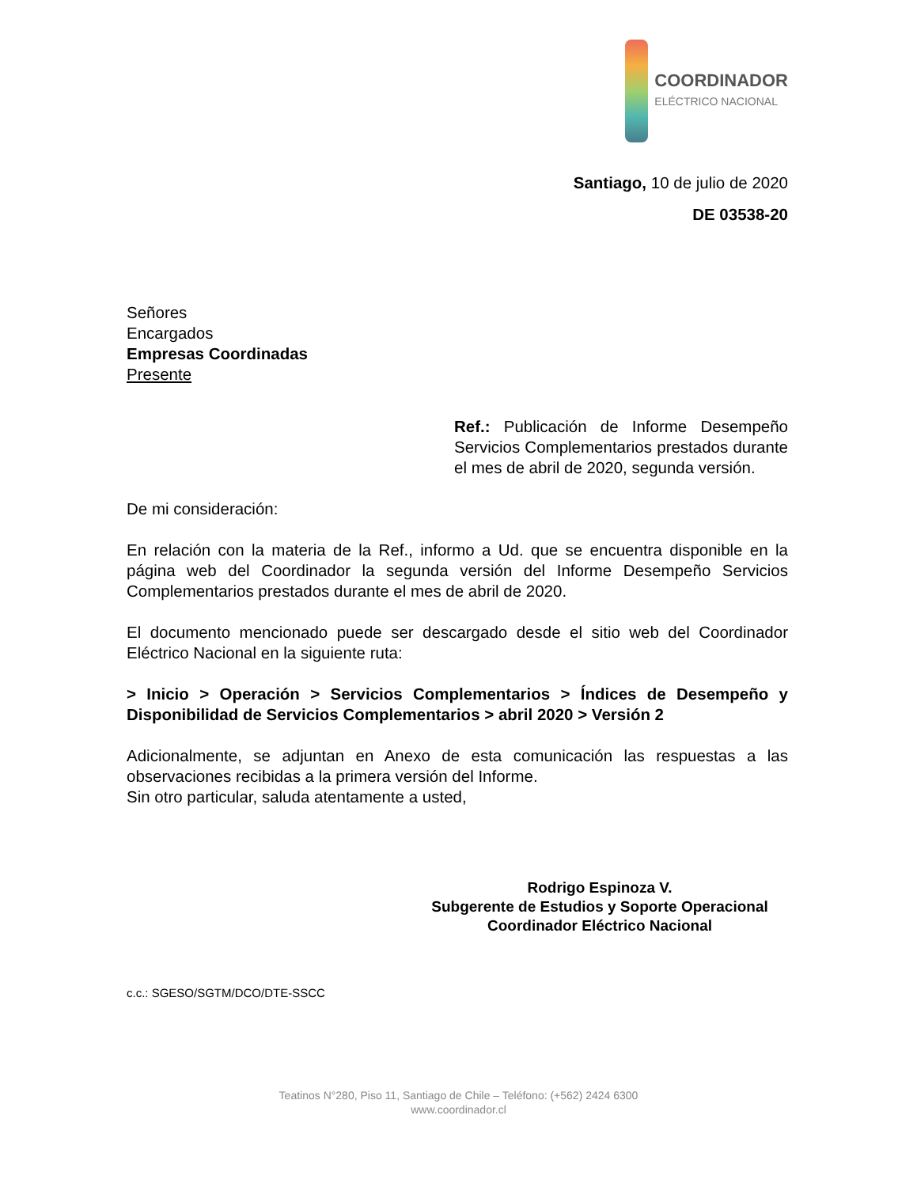COORDINADOR
ELÉCTRICO NACIONAL
Santiago, 10 de julio de 2020
DE 03538-20
Señores
Encargados
Empresas Coordinadas
Presente
Ref.: Publicación de Informe Desempeño Servicios Complementarios prestados durante el mes de abril de 2020, segunda versión.
De mi consideración:
En relación con la materia de la Ref., informo a Ud. que se encuentra disponible en la página web del Coordinador la segunda versión del Informe Desempeño Servicios Complementarios prestados durante el mes de abril de 2020.
El documento mencionado puede ser descargado desde el sitio web del Coordinador Eléctrico Nacional en la siguiente ruta:
> Inicio > Operación > Servicios Complementarios > Índices de Desempeño y Disponibilidad de Servicios Complementarios > abril 2020 > Versión 2
Adicionalmente, se adjuntan en Anexo de esta comunicación las respuestas a las observaciones recibidas a la primera versión del Informe.
Sin otro particular, saluda atentamente a usted,
Rodrigo Espinoza V.
Subgerente de Estudios y Soporte Operacional
Coordinador Eléctrico Nacional
c.c.: SGESO/SGTM/DCO/DTE-SSCC
Teatinos N°280, Piso 11, Santiago de Chile – Teléfono: (+562) 2424 6300
www.coordinador.cl